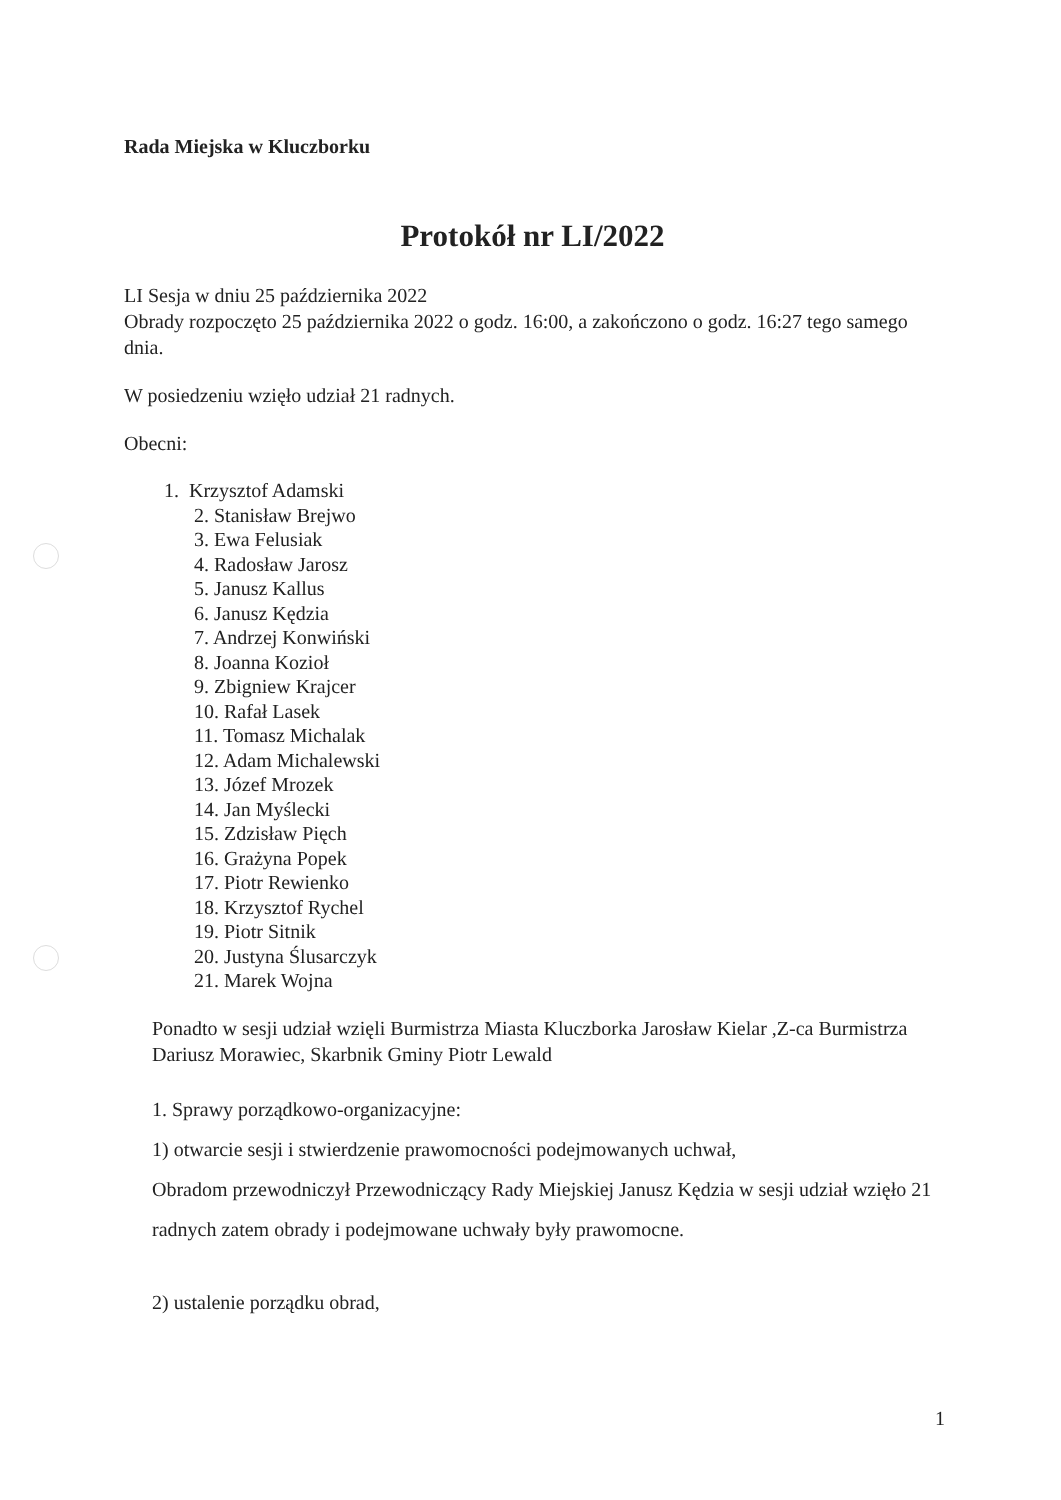Rada Miejska w Kluczborku
Protokół nr LI/2022
LI Sesja w dniu 25 października 2022
Obrady rozpoczęto 25 października 2022 o godz. 16:00, a zakończono o godz. 16:27 tego samego dnia.
W posiedzeniu wzięło udział 21 radnych.
Obecni:
1. Krzysztof Adamski
2. Stanisław Brejwo
3. Ewa Felusiak
4. Radosław Jarosz
5. Janusz Kallus
6. Janusz Kędzia
7. Andrzej Konwiński
8. Joanna Kozioł
9. Zbigniew Krajcer
10. Rafał Lasek
11. Tomasz Michalak
12. Adam Michalewski
13. Józef Mrozek
14. Jan Myślecki
15. Zdzisław Pięch
16. Grażyna Popek
17. Piotr Rewienko
18. Krzysztof Rychel
19. Piotr Sitnik
20. Justyna Ślusarczyk
21. Marek Wojna
Ponadto w sesji udział wzięli Burmistrza Miasta Kluczborka Jarosław Kielar ,Z-ca Burmistrza Dariusz Morawiec, Skarbnik Gminy Piotr Lewald
1. Sprawy porządkowo-organizacyjne:
1) otwarcie sesji i stwierdzenie prawomocności podejmowanych uchwał,
Obradom przewodniczył Przewodniczący Rady Miejskiej Janusz Kędzia w sesji udział wzięło 21 radnych zatem obrady i podejmowane uchwały były prawomocne.
2) ustalenie porządku obrad,
1